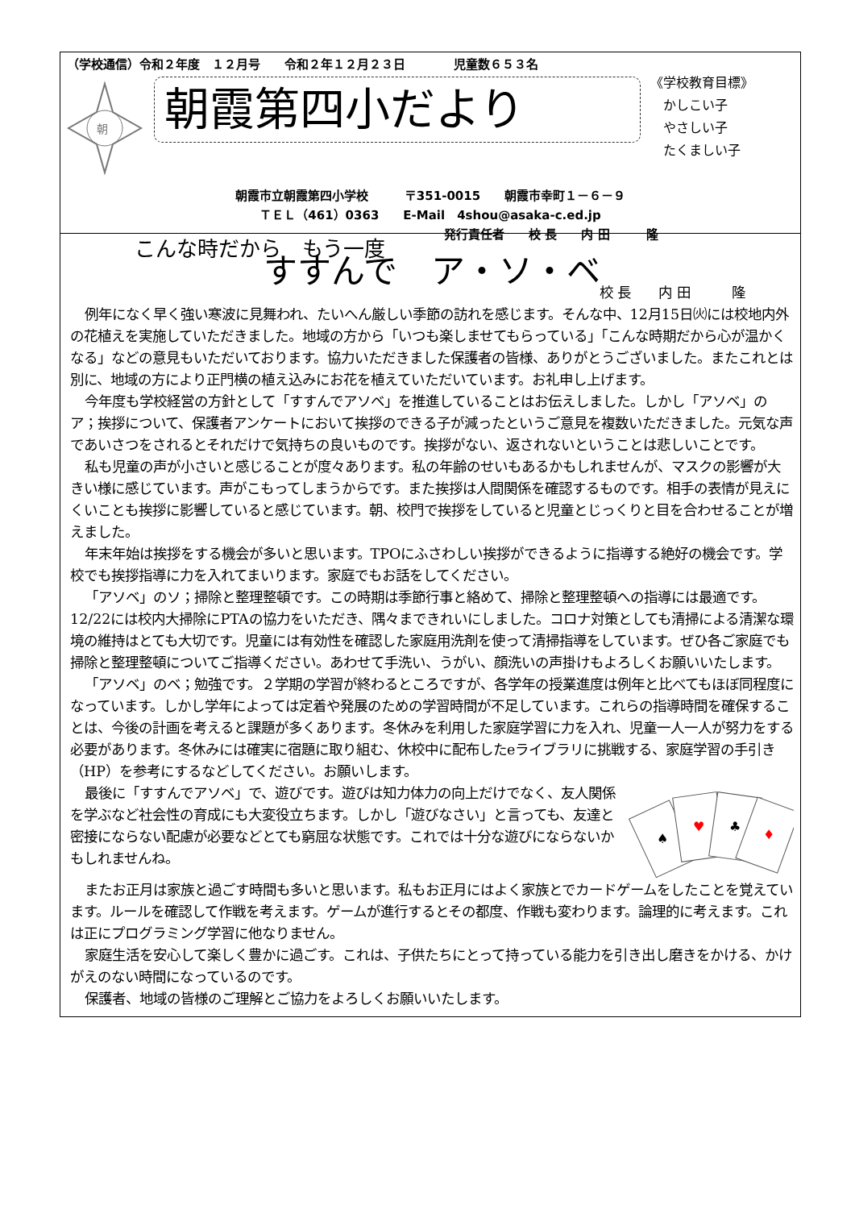（学校通信）令和２年度　１２月号　　令和２年１２月２３日　　　　児童数６５３名
朝
朝霞第四小だより
《学校教育目標》
　かしこい子
　やさしい子
　たくましい子
朝霞市立朝霞第四小学校　　　〒351-0015　　朝霞市幸町１－６－９
ＴＥＬ（461）0363　　E-Mail　4shou@asaka-c.ed.jp
発行責任者　　校 長　　内 田　　　隆
こんな時だから　もう一度
すすんで　ア・ソ・ベ
校 長　　内 田　　　隆
例年になく早く強い寒波に見舞われ、たいへん厳しい季節の訪れを感じます。そんな中、12月15日㈫には校地内外の花植えを実施していただきました。地域の方から「いつも楽しませてもらっている」「こんな時期だから心が温かくなる」などの意見もいただいております。協力いただきました保護者の皆様、ありがとうございました。またこれとは別に、地域の方により正門横の植え込みにお花を植えていただいています。お礼申し上げます。
今年度も学校経営の方針として「すすんでアソベ」を推進していることはお伝えしました。しかし「アソベ」のア；挨拶について、保護者アンケートにおいて挨拶のできる子が減ったというご意見を複数いただきました。元気な声であいさつをされるとそれだけで気持ちの良いものです。挨拶がない、返されないということは悲しいことです。
私も児童の声が小さいと感じることが度々あります。私の年齢のせいもあるかもしれませんが、マスクの影響が大きい様に感じています。声がこもってしまうからです。また挨拶は人間関係を確認するものです。相手の表情が見えにくいことも挨拶に影響していると感じています。朝、校門で挨拶をしていると児童とじっくりと目を合わせることが増えました。
年末年始は挨拶をする機会が多いと思います。TPOにふさわしい挨拶ができるように指導する絶好の機会です。学校でも挨拶指導に力を入れてまいります。家庭でもお話をしてください。
「アソベ」のソ；掃除と整理整頓です。この時期は季節行事と絡めて、掃除と整理整頓への指導には最適です。12/22には校内大掃除にPTAの協力をいただき、隅々まできれいにしました。コロナ対策としても清掃による清潔な環境の維持はとても大切です。児童には有効性を確認した家庭用洗剤を使って清掃指導をしています。ぜひ各ご家庭でも掃除と整理整頓についてご指導ください。あわせて手洗い、うがい、顔洗いの声掛けもよろしくお願いいたします。
「アソベ」のベ；勉強です。２学期の学習が終わるところですが、各学年の授業進度は例年と比べてもほぼ同程度になっています。しかし学年によっては定着や発展のための学習時間が不足しています。これらの指導時間を確保することは、今後の計画を考えると課題が多くあります。冬休みを利用した家庭学習に力を入れ、児童一人一人が努力をする必要があります。冬休みには確実に宿題に取り組む、休校中に配布したeライブラリに挑戦する、家庭学習の手引き（HP）を参考にするなどしてください。お願いします。
最後に「すすんでアソベ」で、遊びです。遊びは知力体力の向上だけでなく、友人関係を学ぶなど社会性の育成にも大変役立ちます。しかし「遊びなさい」と言っても、友達と密接にならない配慮が必要などとても窮屈な状態です。これでは十分な遊びにならないかもしれませんね。
♠
♥
♣
♦
またお正月は家族と過ごす時間も多いと思います。私もお正月にはよく家族とでカードゲームをしたことを覚えています。ルールを確認して作戦を考えます。ゲームが進行するとその都度、作戦も変わります。論理的に考えます。これは正にプログラミング学習に他なりません。
家庭生活を安心して楽しく豊かに過ごす。これは、子供たちにとって持っている能力を引き出し磨きをかける、かけがえのない時間になっているのです。
保護者、地域の皆様のご理解とご協力をよろしくお願いいたします。